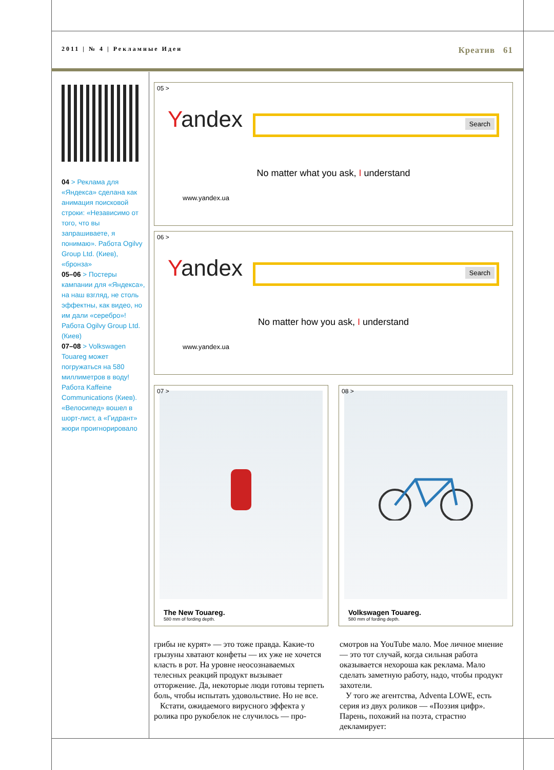2011 | № 4 | Рекламные Идеи
Креатив 61
04 > Реклама для «Яндекса» сделана как анимация поисковой строки: «Независимо от того, что вы запрашиваете, я понимаю». Работа Ogilvy Group Ltd. (Киев), «бронза»
05–06 > Постеры кампании для «Яндекса», на наш взгляд, не столь эффектны, как видео, но им дали «серебро»! Работа Ogilvy Group Ltd. (Киев)
07–08 > Volkswagen Touareg может погружаться на 580 миллиметров в воду! Работа Kaffeine Communications (Киев). «Велосипед» вошел в шорт-лист, а «Гидрант» жюри проигнорировало
05 >
Yandex Search
No matter what you ask, I understand
www.yandex.ua
06 >
Yandex Search
No matter how you ask, I understand
www.yandex.ua
07 >
The New Touareg.
580 mm of fording depth.
08 >
Volkswagen Touareg.
580 mm of fording depth.
грибы не курят» — это тоже правда. Какие-то грызуны хватают конфеты — их уже не хочется класть в рот. На уровне неосознаваемых телесных реакций продукт вызывает отторжение. Да, некоторые люди готовы терпеть боль, чтобы испытать удовольствие. Но не все.
Кстати, ожидаемого вирусного эффекта у ролика про рукобелок не случилось — про-
смотров на YouTube мало. Мое личное мнение — это тот случай, когда сильная работа оказывается нехороша как реклама. Мало сделать заметную работу, надо, чтобы продукт захотели.
У того же агентства, Adventa LOWE, есть серия из двух роликов — «Поэзия цифр». Парень, похожий на поэта, страстно декламирует: